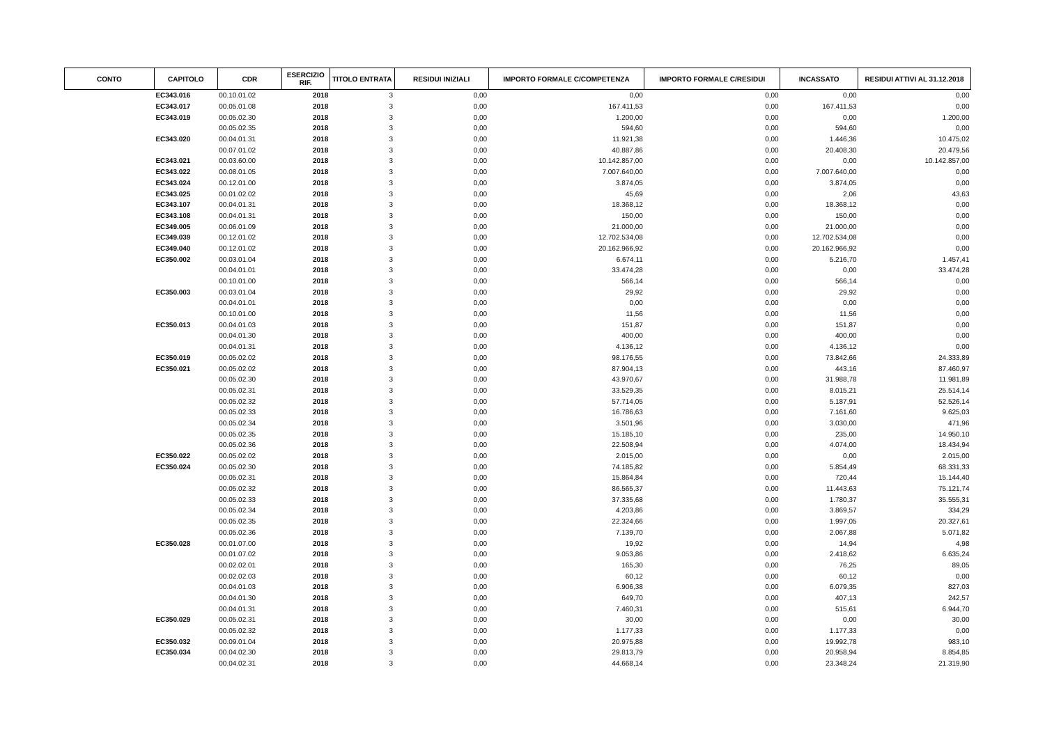| CONTO | CAPITOLO | CDR | ESERCIZIO RIF. | TITOLO ENTRATA | RESIDUI INIZIALI | IMPORTO FORMALE C/COMPETENZA | IMPORTO FORMALE C/RESIDUI | INCASSATO | RESIDUI ATTIVI AL 31.12.2018 |
| --- | --- | --- | --- | --- | --- | --- | --- | --- | --- |
| | EC343.016 | 00.10.01.02 | 2018 | 3 | 0,00 | 0,00 | 0,00 | 0,00 | 0,00 |
| | EC343.017 | 00.05.01.08 | 2018 | 3 | 0,00 | 167.411,53 | 0,00 | 167.411,53 | 0,00 |
| | EC343.019 | 00.05.02.30 | 2018 | 3 | 0,00 | 1.200,00 | 0,00 | 0,00 | 1.200,00 |
| | | 00.05.02.35 | 2018 | 3 | 0,00 | 594,60 | 0,00 | 594,60 | 0,00 |
| | EC343.020 | 00.04.01.31 | 2018 | 3 | 0,00 | 11.921,38 | 0,00 | 1.446,36 | 10.475,02 |
| | | 00.07.01.02 | 2018 | 3 | 0,00 | 40.887,86 | 0,00 | 20.408,30 | 20.479,56 |
| | EC343.021 | 00.03.60.00 | 2018 | 3 | 0,00 | 10.142.857,00 | 0,00 | 0,00 | 10.142.857,00 |
| | EC343.022 | 00.08.01.05 | 2018 | 3 | 0,00 | 7.007.640,00 | 0,00 | 7.007.640,00 | 0,00 |
| | EC343.024 | 00.12.01.00 | 2018 | 3 | 0,00 | 3.874,05 | 0,00 | 3.874,05 | 0,00 |
| | EC343.025 | 00.01.02.02 | 2018 | 3 | 0,00 | 45,69 | 0,00 | 2,06 | 43,63 |
| | EC343.107 | 00.04.01.31 | 2018 | 3 | 0,00 | 18.368,12 | 0,00 | 18.368,12 | 0,00 |
| | EC343.108 | 00.04.01.31 | 2018 | 3 | 0,00 | 150,00 | 0,00 | 150,00 | 0,00 |
| | EC349.005 | 00.06.01.09 | 2018 | 3 | 0,00 | 21.000,00 | 0,00 | 21.000,00 | 0,00 |
| | EC349.039 | 00.12.01.02 | 2018 | 3 | 0,00 | 12.702.534,08 | 0,00 | 12.702.534,08 | 0,00 |
| | EC349.040 | 00.12.01.02 | 2018 | 3 | 0,00 | 20.162.966,92 | 0,00 | 20.162.966,92 | 0,00 |
| | EC350.002 | 00.03.01.04 | 2018 | 3 | 0,00 | 6.674,11 | 0,00 | 5.216,70 | 1.457,41 |
| | | 00.04.01.01 | 2018 | 3 | 0,00 | 33.474,28 | 0,00 | 0,00 | 33.474,28 |
| | | 00.10.01.00 | 2018 | 3 | 0,00 | 566,14 | 0,00 | 566,14 | 0,00 |
| | EC350.003 | 00.03.01.04 | 2018 | 3 | 0,00 | 29,92 | 0,00 | 29,92 | 0,00 |
| | | 00.04.01.01 | 2018 | 3 | 0,00 | 0,00 | 0,00 | 0,00 | 0,00 |
| | | 00.10.01.00 | 2018 | 3 | 0,00 | 11,56 | 0,00 | 11,56 | 0,00 |
| | EC350.013 | 00.04.01.03 | 2018 | 3 | 0,00 | 151,87 | 0,00 | 151,87 | 0,00 |
| | | 00.04.01.30 | 2018 | 3 | 0,00 | 400,00 | 0,00 | 400,00 | 0,00 |
| | | 00.04.01.31 | 2018 | 3 | 0,00 | 4.136,12 | 0,00 | 4.136,12 | 0,00 |
| | EC350.019 | 00.05.02.02 | 2018 | 3 | 0,00 | 98.176,55 | 0,00 | 73.842,66 | 24.333,89 |
| | EC350.021 | 00.05.02.02 | 2018 | 3 | 0,00 | 87.904,13 | 0,00 | 443,16 | 87.460,97 |
| | | 00.05.02.30 | 2018 | 3 | 0,00 | 43.970,67 | 0,00 | 31.988,78 | 11.981,89 |
| | | 00.05.02.31 | 2018 | 3 | 0,00 | 33.529,35 | 0,00 | 8.015,21 | 25.514,14 |
| | | 00.05.02.32 | 2018 | 3 | 0,00 | 57.714,05 | 0,00 | 5.187,91 | 52.526,14 |
| | | 00.05.02.33 | 2018 | 3 | 0,00 | 16.786,63 | 0,00 | 7.161,60 | 9.625,03 |
| | | 00.05.02.34 | 2018 | 3 | 0,00 | 3.501,96 | 0,00 | 3.030,00 | 471,96 |
| | | 00.05.02.35 | 2018 | 3 | 0,00 | 15.185,10 | 0,00 | 235,00 | 14.950,10 |
| | | 00.05.02.36 | 2018 | 3 | 0,00 | 22.508,94 | 0,00 | 4.074,00 | 18.434,94 |
| | EC350.022 | 00.05.02.02 | 2018 | 3 | 0,00 | 2.015,00 | 0,00 | 0,00 | 2.015,00 |
| | EC350.024 | 00.05.02.30 | 2018 | 3 | 0,00 | 74.185,82 | 0,00 | 5.854,49 | 68.331,33 |
| | | 00.05.02.31 | 2018 | 3 | 0,00 | 15.864,84 | 0,00 | 720,44 | 15.144,40 |
| | | 00.05.02.32 | 2018 | 3 | 0,00 | 86.565,37 | 0,00 | 11.443,63 | 75.121,74 |
| | | 00.05.02.33 | 2018 | 3 | 0,00 | 37.335,68 | 0,00 | 1.780,37 | 35.555,31 |
| | | 00.05.02.34 | 2018 | 3 | 0,00 | 4.203,86 | 0,00 | 3.869,57 | 334,29 |
| | | 00.05.02.35 | 2018 | 3 | 0,00 | 22.324,66 | 0,00 | 1.997,05 | 20.327,61 |
| | | 00.05.02.36 | 2018 | 3 | 0,00 | 7.139,70 | 0,00 | 2.067,88 | 5.071,82 |
| | EC350.028 | 00.01.07.00 | 2018 | 3 | 0,00 | 19,92 | 0,00 | 14,94 | 4,98 |
| | | 00.01.07.02 | 2018 | 3 | 0,00 | 9.053,86 | 0,00 | 2.418,62 | 6.635,24 |
| | | 00.02.02.01 | 2018 | 3 | 0,00 | 165,30 | 0,00 | 76,25 | 89,05 |
| | | 00.02.02.03 | 2018 | 3 | 0,00 | 60,12 | 0,00 | 60,12 | 0,00 |
| | | 00.04.01.03 | 2018 | 3 | 0,00 | 6.906,38 | 0,00 | 6.079,35 | 827,03 |
| | | 00.04.01.30 | 2018 | 3 | 0,00 | 649,70 | 0,00 | 407,13 | 242,57 |
| | | 00.04.01.31 | 2018 | 3 | 0,00 | 7.460,31 | 0,00 | 515,61 | 6.944,70 |
| | EC350.029 | 00.05.02.31 | 2018 | 3 | 0,00 | 30,00 | 0,00 | 0,00 | 30,00 |
| | | 00.05.02.32 | 2018 | 3 | 0,00 | 1.177,33 | 0,00 | 1.177,33 | 0,00 |
| | EC350.032 | 00.09.01.04 | 2018 | 3 | 0,00 | 20.975,88 | 0,00 | 19.992,78 | 983,10 |
| | EC350.034 | 00.04.02.30 | 2018 | 3 | 0,00 | 29.813,79 | 0,00 | 20.958,94 | 8.854,85 |
| | | 00.04.02.31 | 2018 | 3 | 0,00 | 44.668,14 | 0,00 | 23.348,24 | 21.319,90 |